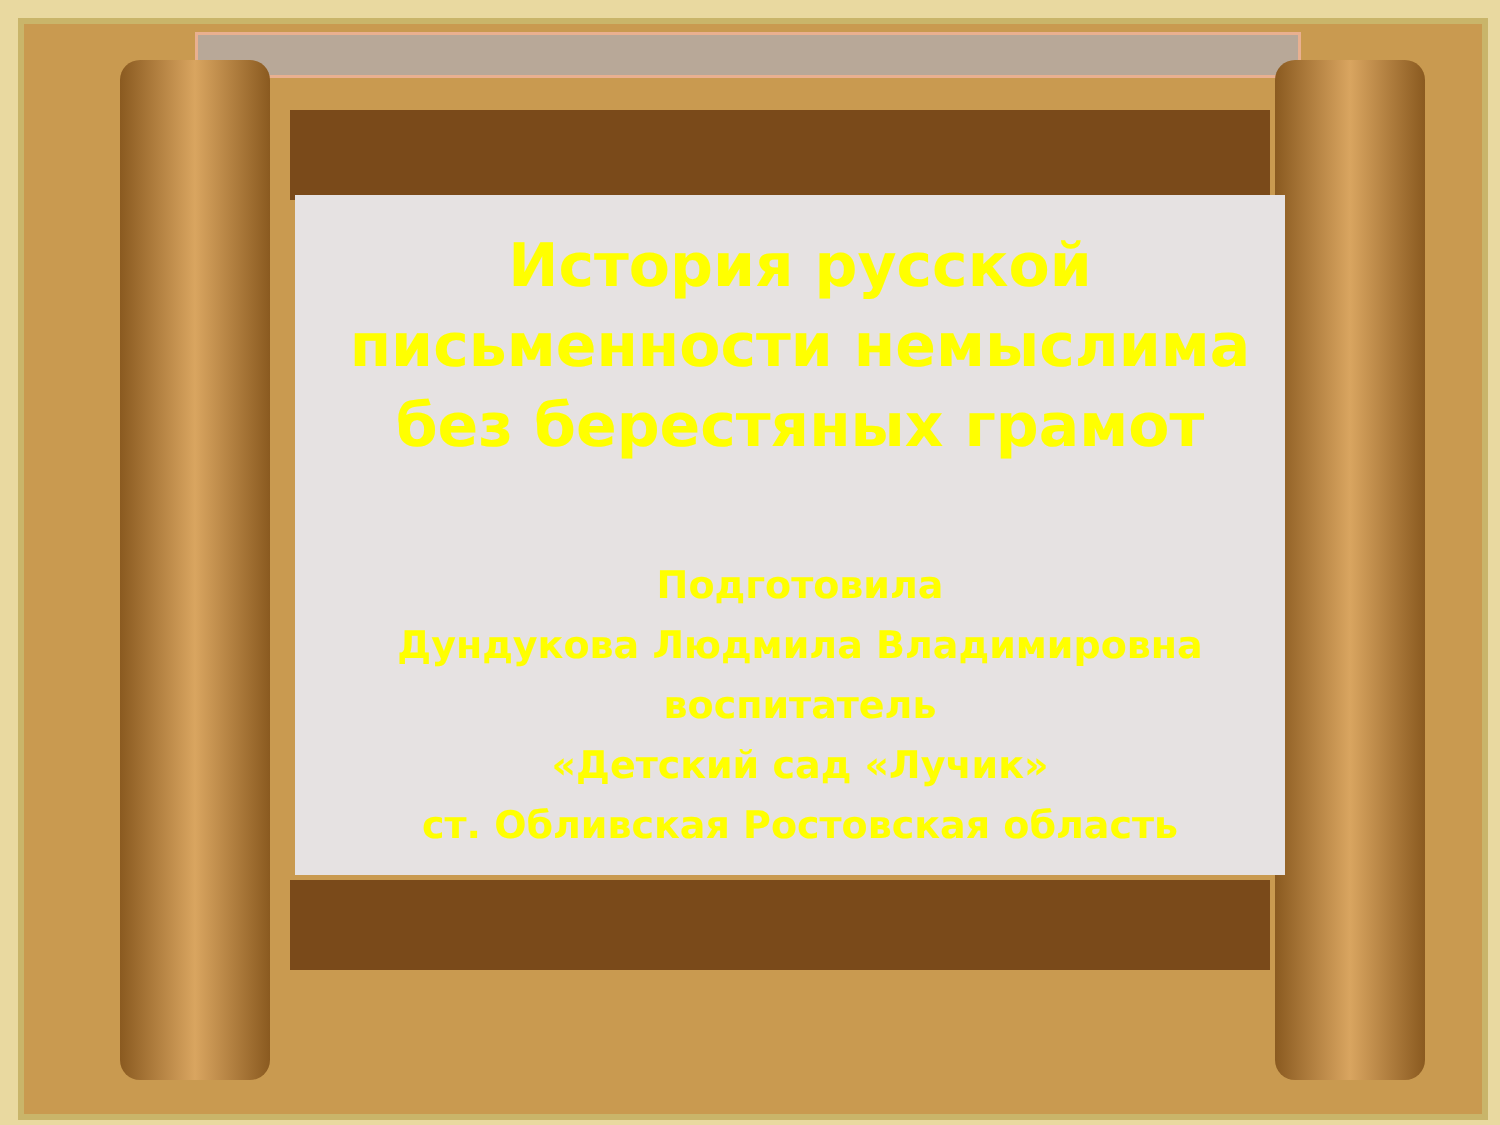История русской
письменности немыслима
без берестяных грамот
Подготовила
Дундукова Людмила Владимировна
воспитатель
«Детский сад «Лучик»
ст. Обливская Ростовская область